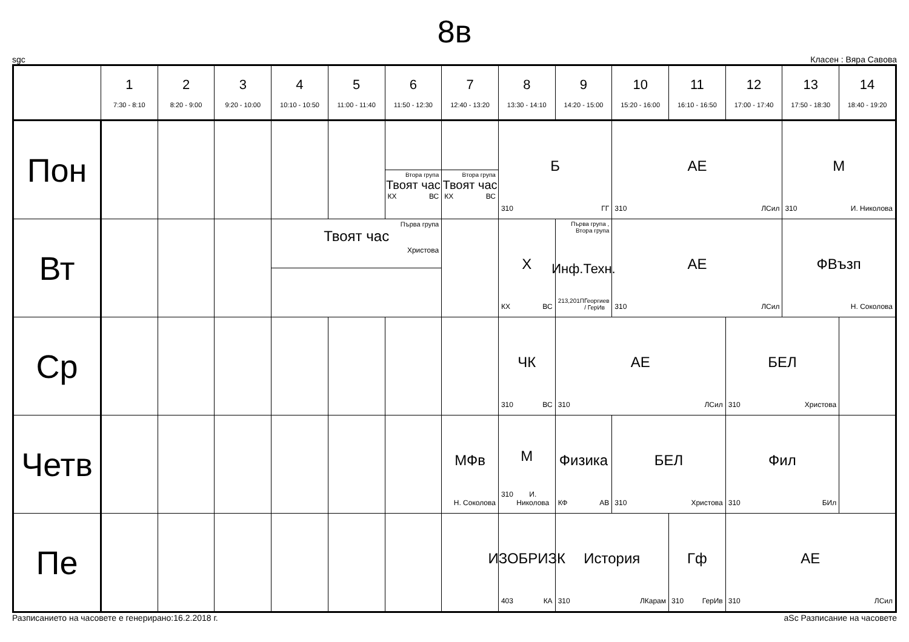8в
sgc Класен : Вяра Савова
| | 1 7:30 - 8:10 | 2 8:20 - 9:00 | 3 9:20 - 10:00 | 4 10:10 - 10:50 | 5 11:00 - 11:40 | 6 11:50 - 12:30 | 7 12:40 - 13:20 | 8 13:30 - 14:10 | 9 14:20 - 15:00 | 10 15:20 - 16:00 | 11 16:10 - 16:50 | 12 17:00 - 17:40 | 13 17:50 - 18:30 | 14 18:40 - 19:20 |
| --- | --- | --- | --- | --- | --- | --- | --- | --- | --- | --- | --- | --- | --- | --- |
| Пон | | | | | | Втора група Твоят час КХ ВС | Втора група Твоят час КХ ВС | Б 310 ГГ | | АЕ 310 ЛСил | | | М 310 И. Николова | |
| Вт | | | | Първа група Твоят час Христова | | | | Х КХ ВС | Първа група , Втора група Инф.Техн. 213,201 ПГеоргиев / ГерИв | АЕ 310 ЛСил | | | ФВъзп Н. Соколова | |
| Ср | | | | | | | | ЧК 310 ВС | АЕ 310 ЛСил | | | БЕЛ 310 Христова | | |
| Четв | | | | | | | МФв Н. Соколова | М 310 И. Николова | Физика КФ АВ | БЕЛ 310 Христова | | Фил 310 БИл | | |
| Пе | | | | | | | | ИЗОБРИЗК 403 КА | История 310 ЛКарам | | Гф 310 ГерИв | АЕ 310 ЛСил | | |
Разписанието на часовете е генерирано:16.2.2018 г. aSc Разписание на часовете